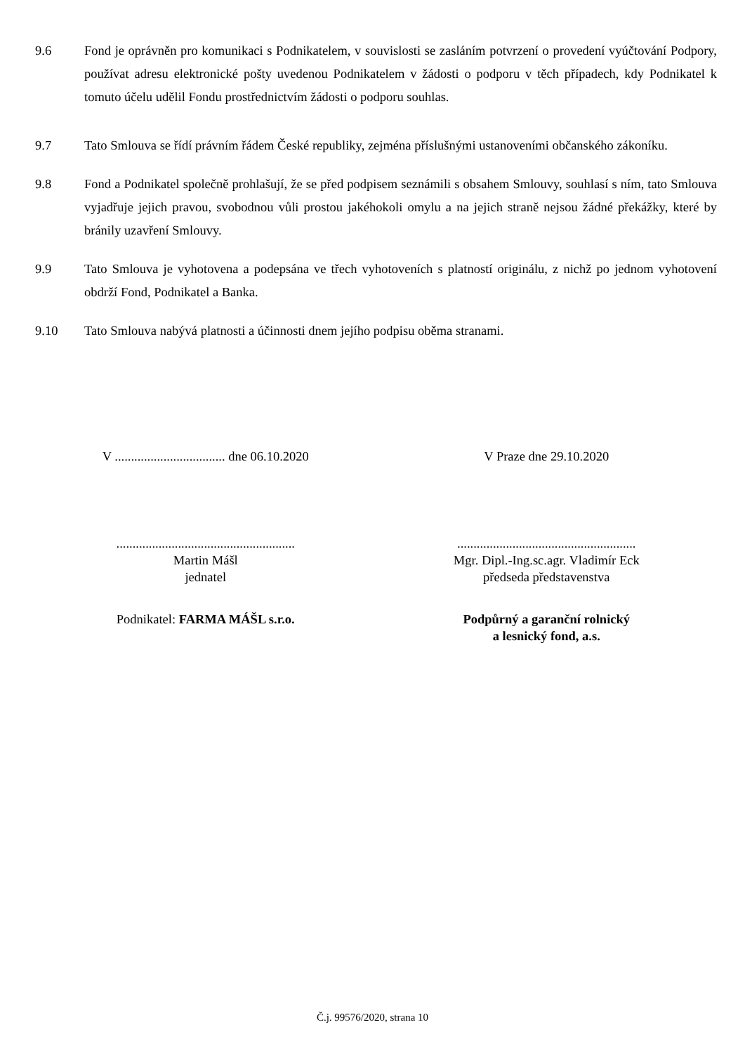9.6 Fond je oprávněn pro komunikaci s Podnikatelem, v souvislosti se zasláním potvrzení o provedení vyúčtování Podpory, používat adresu elektronické pošty uvedenou Podnikatelem v žádosti o podporu v těch případech, kdy Podnikatel k tomuto účelu udělil Fondu prostřednictvím žádosti o podporu souhlas.
9.7 Tato Smlouva se řídí právním řádem České republiky, zejména příslušnými ustanoveními občanského zákoníku.
9.8 Fond a Podnikatel společně prohlašují, že se před podpisem seznámili s obsahem Smlouvy, souhlasí s ním, tato Smlouva vyjadřuje jejich pravou, svobodnou vůli prostou jakéhokoli omylu a na jejich straně nejsou žádné překážky, které by bránily uzavření Smlouvy.
9.9 Tato Smlouva je vyhotovena a podepsána ve třech vyhotoveních s platností originálu, z nichž po jednom vyhotovení obdrží Fond, Podnikatel a Banka.
9.10 Tato Smlouva nabývá platnosti a účinnosti dnem jejího podpisu oběma stranami.
V .................................. dne 06.10.2020
V Praze dne 29.10.2020
.......................................................
Martin Mášl
jednatel
.......................................................
Mgr. Dipl.-Ing.sc.agr. Vladimír Eck
předseda představenstva
Podnikatel: FARMA MÁŠL s.r.o. Podpůrný a garanční rolnický
a lesnický fond, a.s.
Č.j. 99576/2020, strana 10